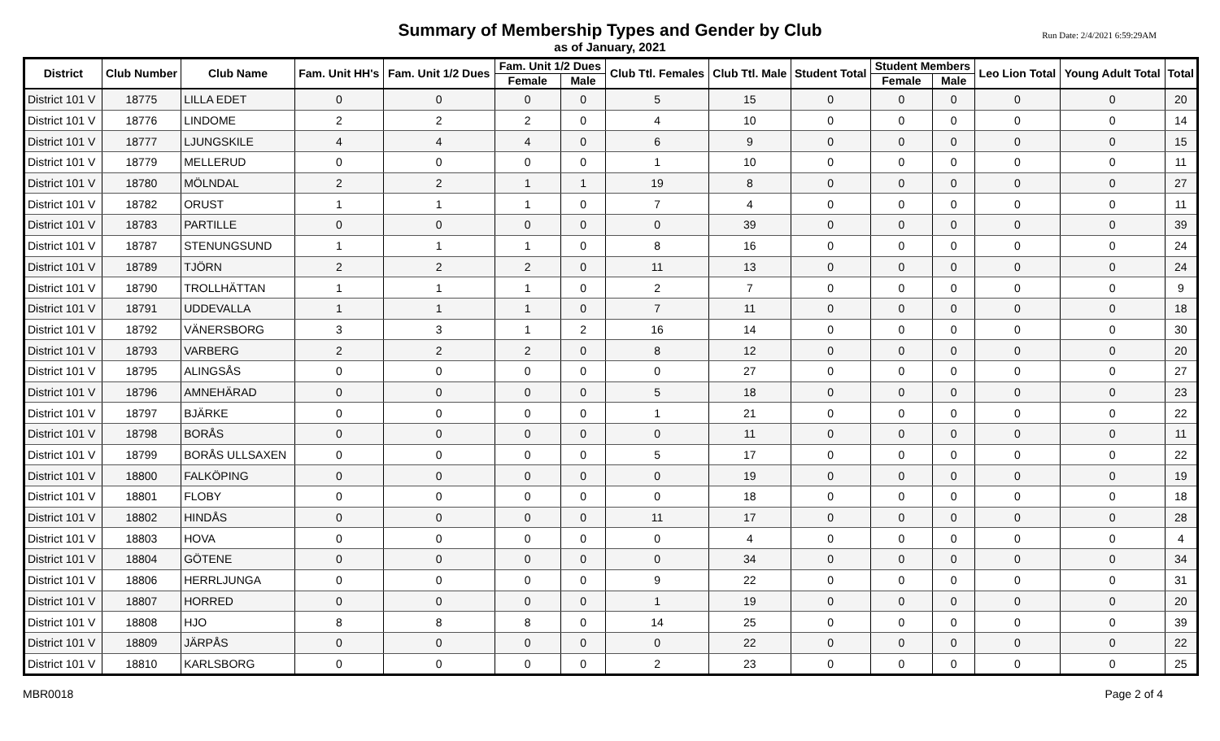Summary of Membership Types and Gender by Club
as of January, 2021
Run Date: 2/4/2021 6:59:29AM
| District | Club Number | Club Name | Fam. Unit HH's | Fam. Unit 1/2 Dues | Fam. Unit 1/2 Dues | | Club Ttl. Females | Club Ttl. Male | Student Total | Student Members | | Leo Lion Total | Young Adult Total | Total |
| --- | --- | --- | --- | --- | --- | --- | --- | --- | --- | --- | --- | --- | --- | --- |
| | | | | | Female | Male | | | | Female | Male | | | |
| District 101 V | 18775 | LILLA EDET | 0 | 0 | 0 | 0 | 5 | 15 | 0 | 0 | 0 | 0 | 0 | 20 |
| District 101 V | 18776 | LINDOME | 2 | 2 | 2 | 0 | 4 | 10 | 0 | 0 | 0 | 0 | 0 | 14 |
| District 101 V | 18777 | LJUNGSKILE | 4 | 4 | 4 | 0 | 6 | 9 | 0 | 0 | 0 | 0 | 0 | 15 |
| District 101 V | 18779 | MELLERUD | 0 | 0 | 0 | 0 | 1 | 10 | 0 | 0 | 0 | 0 | 0 | 11 |
| District 101 V | 18780 | MÖLNDAL | 2 | 2 | 1 | 1 | 19 | 8 | 0 | 0 | 0 | 0 | 0 | 27 |
| District 101 V | 18782 | ORUST | 1 | 1 | 1 | 0 | 7 | 4 | 0 | 0 | 0 | 0 | 0 | 11 |
| District 101 V | 18783 | PARTILLE | 0 | 0 | 0 | 0 | 0 | 39 | 0 | 0 | 0 | 0 | 0 | 39 |
| District 101 V | 18787 | STENUNGSUND | 1 | 1 | 1 | 0 | 8 | 16 | 0 | 0 | 0 | 0 | 0 | 24 |
| District 101 V | 18789 | TJÖRN | 2 | 2 | 2 | 0 | 11 | 13 | 0 | 0 | 0 | 0 | 0 | 24 |
| District 101 V | 18790 | TROLLHÄTTAN | 1 | 1 | 1 | 0 | 2 | 7 | 0 | 0 | 0 | 0 | 0 | 9 |
| District 101 V | 18791 | UDDEVALLA | 1 | 1 | 1 | 0 | 7 | 11 | 0 | 0 | 0 | 0 | 0 | 18 |
| District 101 V | 18792 | VÄNERSBORG | 3 | 3 | 1 | 2 | 16 | 14 | 0 | 0 | 0 | 0 | 0 | 30 |
| District 101 V | 18793 | VARBERG | 2 | 2 | 2 | 0 | 8 | 12 | 0 | 0 | 0 | 0 | 0 | 20 |
| District 101 V | 18795 | ALINGSÅS | 0 | 0 | 0 | 0 | 0 | 27 | 0 | 0 | 0 | 0 | 0 | 27 |
| District 101 V | 18796 | AMNEHÄRAD | 0 | 0 | 0 | 0 | 5 | 18 | 0 | 0 | 0 | 0 | 0 | 23 |
| District 101 V | 18797 | BJÄRKE | 0 | 0 | 0 | 0 | 1 | 21 | 0 | 0 | 0 | 0 | 0 | 22 |
| District 101 V | 18798 | BORÅS | 0 | 0 | 0 | 0 | 0 | 11 | 0 | 0 | 0 | 0 | 0 | 11 |
| District 101 V | 18799 | BORÅS ULLSAXEN | 0 | 0 | 0 | 0 | 5 | 17 | 0 | 0 | 0 | 0 | 0 | 22 |
| District 101 V | 18800 | FALKÖPING | 0 | 0 | 0 | 0 | 0 | 19 | 0 | 0 | 0 | 0 | 0 | 19 |
| District 101 V | 18801 | FLOBY | 0 | 0 | 0 | 0 | 0 | 18 | 0 | 0 | 0 | 0 | 0 | 18 |
| District 101 V | 18802 | HINDÅS | 0 | 0 | 0 | 0 | 11 | 17 | 0 | 0 | 0 | 0 | 0 | 28 |
| District 101 V | 18803 | HOVA | 0 | 0 | 0 | 0 | 0 | 4 | 0 | 0 | 0 | 0 | 0 | 4 |
| District 101 V | 18804 | GÖTENE | 0 | 0 | 0 | 0 | 0 | 34 | 0 | 0 | 0 | 0 | 0 | 34 |
| District 101 V | 18806 | HERRLJUNGA | 0 | 0 | 0 | 0 | 9 | 22 | 0 | 0 | 0 | 0 | 0 | 31 |
| District 101 V | 18807 | HORRED | 0 | 0 | 0 | 0 | 1 | 19 | 0 | 0 | 0 | 0 | 0 | 20 |
| District 101 V | 18808 | HJO | 8 | 8 | 8 | 0 | 14 | 25 | 0 | 0 | 0 | 0 | 0 | 39 |
| District 101 V | 18809 | JÄRPÅS | 0 | 0 | 0 | 0 | 0 | 22 | 0 | 0 | 0 | 0 | 0 | 22 |
| District 101 V | 18810 | KARLSBORG | 0 | 0 | 0 | 0 | 2 | 23 | 0 | 0 | 0 | 0 | 0 | 25 |
MBR0018 Page 2 of 4